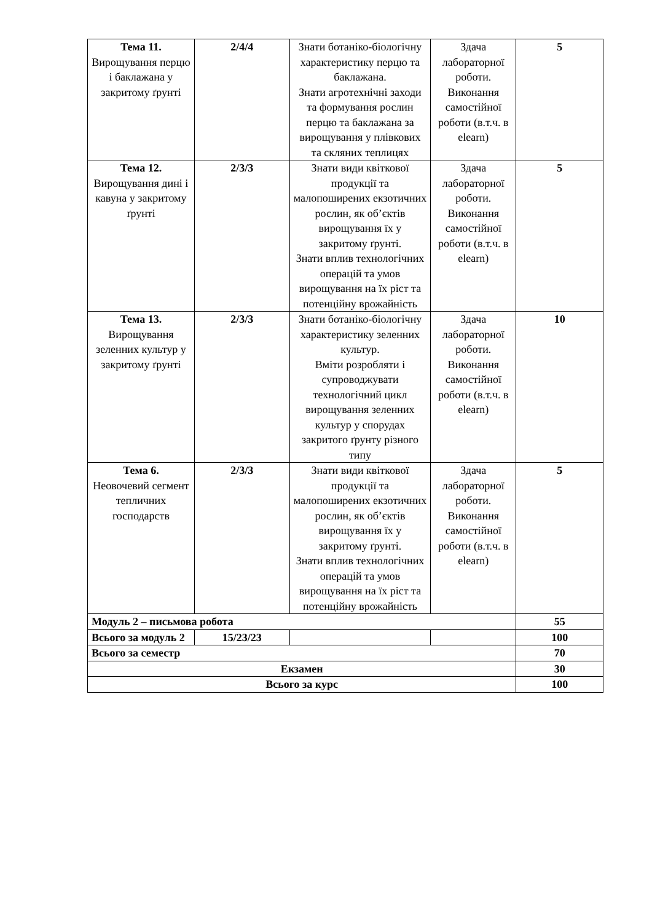| Тема 11. Вирощування перцю і баклажана у закритому ґрунті | 2/4/4 | Знати ботаніко-біологічну характеристику перцю та баклажана. Знати агротехнічні заходи та формування рослин перцю та баклажана за вирощування у плівкових та скляних теплицях | Здача лабораторної роботи. Виконання самостійної роботи (в.т.ч. в elearn) | 5 |
| Тема 12. Вирощування дині і кавуна у закритому ґрунті | 2/3/3 | Знати види квіткової продукції та малопоширених екзотичних рослин, як об’єктів вирощування їх у закритому ґрунті. Знати вплив технологічних операцій та умов вирощування на їх ріст та потенційну врожайність | Здача лабораторної роботи. Виконання самостійної роботи (в.т.ч. в elearn) | 5 |
| Тема 13. Вирощування зеленних культур у закритому ґрунті | 2/3/3 | Знати ботаніко-біологічну характеристику зеленних культур. Вміти розробляти і супроводжувати технологічний цикл вирощування зеленних культур у спорудах закритого ґрунту різного типу | Здача лабораторної роботи. Виконання самостійної роботи (в.т.ч. в elearn) | 10 |
| Тема 6. Неовочевий сегмент тепличних господарств | 2/3/3 | Знати види квіткової продукції та малопоширених екзотичних рослин, як об’єктів вирощування їх у закритому ґрунті. Знати вплив технологічних операцій та умов вирощування на їх ріст та потенційну врожайність | Здача лабораторної роботи. Виконання самостійної роботи (в.т.ч. в elearn) | 5 |
| Модуль 2 – письмова робота | | | | 55 |
| Всього за модуль 2 | 15/23/23 | | | 100 |
| Всього за семестр | | | | 70 |
| Екзамен | | | | 30 |
| Всього за курс | | | | 100 |